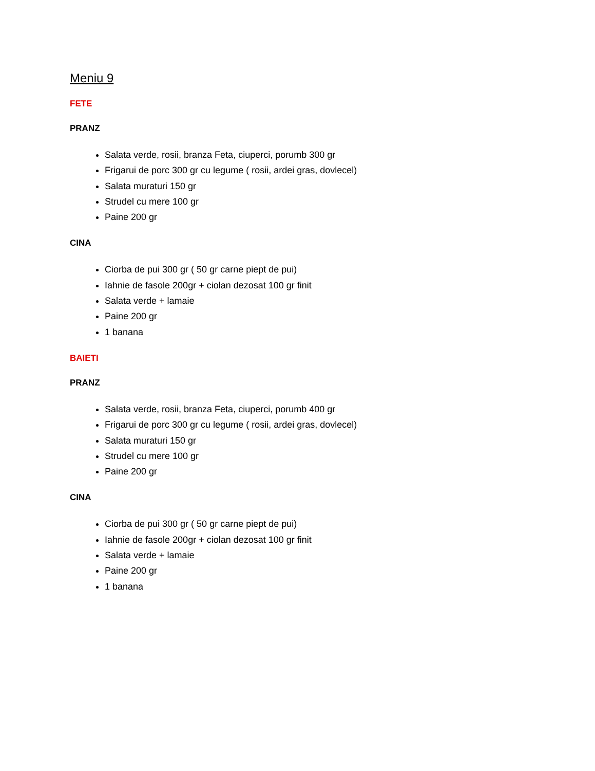Meniu 9
FETE
PRANZ
Salata verde, rosii, branza Feta, ciuperci, porumb 300 gr
Frigarui de porc 300 gr cu legume ( rosii, ardei gras, dovlecel)
Salata muraturi 150 gr
Strudel cu mere 100 gr
Paine 200 gr
CINA
Ciorba de pui 300 gr ( 50 gr carne piept de pui)
Iahnie de fasole 200gr + ciolan dezosat 100 gr finit
Salata verde + lamaie
Paine 200 gr
1 banana
BAIETI
PRANZ
Salata verde, rosii, branza Feta, ciuperci, porumb 400 gr
Frigarui de porc 300 gr cu legume ( rosii, ardei gras, dovlecel)
Salata muraturi 150 gr
Strudel cu mere 100 gr
Paine 200 gr
CINA
Ciorba de pui 300 gr ( 50 gr carne piept de pui)
Iahnie de fasole 200gr + ciolan dezosat 100 gr finit
Salata verde + lamaie
Paine 200 gr
1 banana